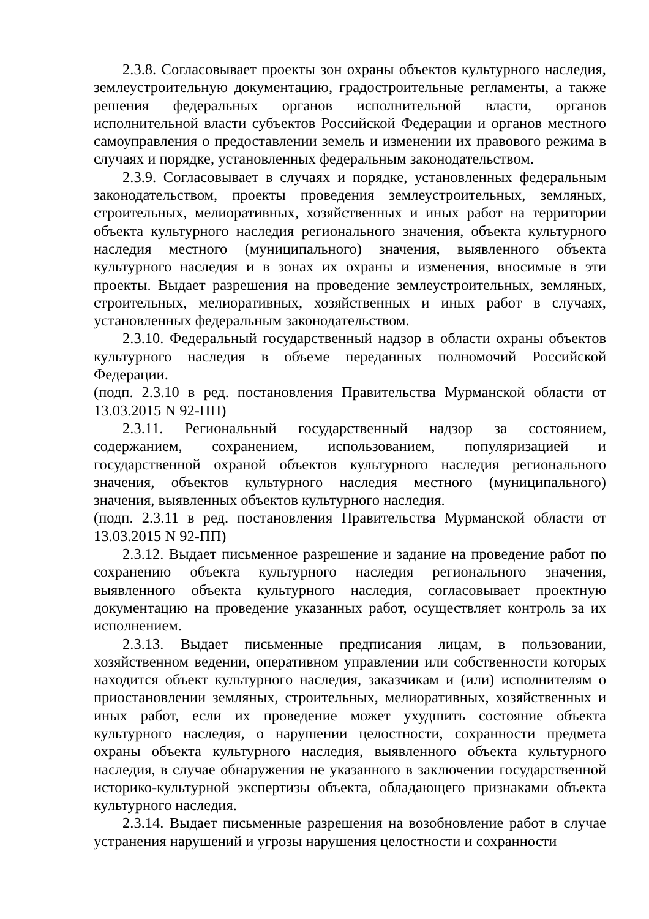2.3.8. Согласовывает проекты зон охраны объектов культурного наследия, землеустроительную документацию, градостроительные регламенты, а также решения федеральных органов исполнительной власти, органов исполнительной власти субъектов Российской Федерации и органов местного самоуправления о предоставлении земель и изменении их правового режима в случаях и порядке, установленных федеральным законодательством.
2.3.9. Согласовывает в случаях и порядке, установленных федеральным законодательством, проекты проведения землеустроительных, земляных, строительных, мелиоративных, хозяйственных и иных работ на территории объекта культурного наследия регионального значения, объекта культурного наследия местного (муниципального) значения, выявленного объекта культурного наследия и в зонах их охраны и изменения, вносимые в эти проекты. Выдает разрешения на проведение землеустроительных, земляных, строительных, мелиоративных, хозяйственных и иных работ в случаях, установленных федеральным законодательством.
2.3.10. Федеральный государственный надзор в области охраны объектов культурного наследия в объеме переданных полномочий Российской Федерации.
(подп. 2.3.10 в ред. постановления Правительства Мурманской области от 13.03.2015 N 92-ПП)
2.3.11. Региональный государственный надзор за состоянием, содержанием, сохранением, использованием, популяризацией и государственной охраной объектов культурного наследия регионального значения, объектов культурного наследия местного (муниципального) значения, выявленных объектов культурного наследия.
(подп. 2.3.11 в ред. постановления Правительства Мурманской области от 13.03.2015 N 92-ПП)
2.3.12. Выдает письменное разрешение и задание на проведение работ по сохранению объекта культурного наследия регионального значения, выявленного объекта культурного наследия, согласовывает проектную документацию на проведение указанных работ, осуществляет контроль за их исполнением.
2.3.13. Выдает письменные предписания лицам, в пользовании, хозяйственном ведении, оперативном управлении или собственности которых находится объект культурного наследия, заказчикам и (или) исполнителям о приостановлении земляных, строительных, мелиоративных, хозяйственных и иных работ, если их проведение может ухудшить состояние объекта культурного наследия, о нарушении целостности, сохранности предмета охраны объекта культурного наследия, выявленного объекта культурного наследия, в случае обнаружения не указанного в заключении государственной историко-культурной экспертизы объекта, обладающего признаками объекта культурного наследия.
2.3.14. Выдает письменные разрешения на возобновление работ в случае устранения нарушений и угрозы нарушения целостности и сохранности